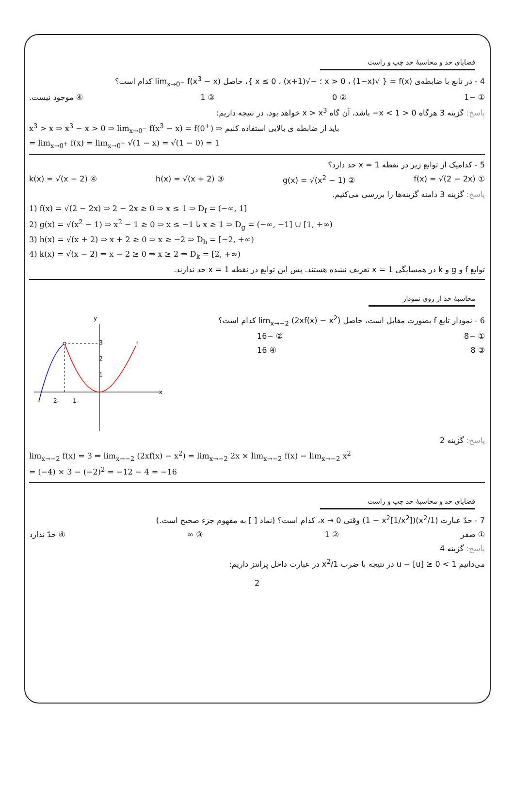قضایای حد و محاسبهٔ حد چپ و راست
4 - در تابع با ضابطه‌ی f(x) = { √(1−x) ، x > 0 ؛ −√(1+x) ، x ≤ 0 }، حاصل lim<sub>x→0<sup>−</sup></sub> f(x<sup>3</sup> − x) کدام است؟
① −1 ② 0 ③ 1 ④ موجود نیست.
پاسخ: گزینه 3 هرگاه 0 < x < 1− باشد، آن گاه x > x<sup>3</sup> خواهد بود. در نتیجه داریم:
x<sup>3</sup> > x ⇒ x<sup>3</sup> − x > 0 ⇒ lim<sub>x→0<sup>−</sup></sub> f(x<sup>3</sup> − x) = f(0<sup>+</sup>) ⇒ باید از ضابطه ی بالایی استفاده کنیم
= lim<sub>x→0<sup>+</sup></sub> f(x) = lim<sub>x→0<sup>+</sup></sub> √(1 − x) = √(1 − 0) = 1
5 - کدامیک از توابع زیر در نقطه x = 1 حد دارد؟
① f(x) = √(2 − 2x) ② g(x) = √(x<sup>2</sup> − 1) ③ h(x) = √(x + 2) ④ k(x) = √(x − 2)
پاسخ: گزینه 3 دامنه گزینه‌ها را بررسی می‌کنیم.
1) f(x) = √(2 − 2x) ⇒ 2 − 2x ≥ 0 ⇒ x ≤ 1 ⇒ D<sub>f</sub> = (−∞, 1]
2) g(x) = √(x<sup>2</sup> − 1) ⇒ x<sup>2</sup> − 1 ≥ 0 ⇒ x ≤ −1 یا x ≥ 1 ⇒ D<sub>g</sub> = (−∞, −1] ∪ [1, +∞)
3) h(x) = √(x + 2) ⇒ x + 2 ≥ 0 ⇒ x ≥ −2 ⇒ D<sub>h</sub> = [−2, +∞)
4) k(x) = √(x − 2) ⇒ x − 2 ≥ 0 ⇒ x ≥ 2 ⇒ D<sub>k</sub> = [2, +∞)
توابع f و g و k در همسایگی x = 1 تعریف نشده هستند. پس این توابع در نقطه x = 1 حد ندارند.
محاسبهٔ حد از روی نمودار
6 - نمودار تابع f بصورت مقابل است، حاصل lim<sub>x→−2</sub> (2xf(x) − x<sup>2</sup>) کدام است؟
① −8 ② −16
③ 8 ④ 16
x
y
3
2
1
-2
-1
f
پاسخ: گزینه 2
lim<sub>x→−2</sub> f(x) = 3 ⇒ lim<sub>x→−2</sub> (2xf(x) − x<sup>2</sup>) = lim<sub>x→−2</sub> 2x × lim<sub>x→−2</sub> f(x) − lim<sub>x→−2</sub> x<sup>2</sup>
= (−4) × 3 − (−2)<sup>2</sup> = −12 − 4 = −16
قضایای حد و محاسبهٔ حد چپ و راست
7 - حدّ عبارت (1/x<sup>2</sup>)(1 − x<sup>2</sup>[1/x<sup>2</sup>]) وقتی x → 0، کدام است؟ (نماد [ ] به مفهوم جزء صحیح است.)
① صفر ② 1 ③ ∞ ④ حدّ ندارد
پاسخ: گزینه 4
می‌دانیم 1 > u − [u] ≥ 0 در نتیجه با ضرب 1/x<sup>2</sup> در عبارت داخل پرانتز داریم:
2